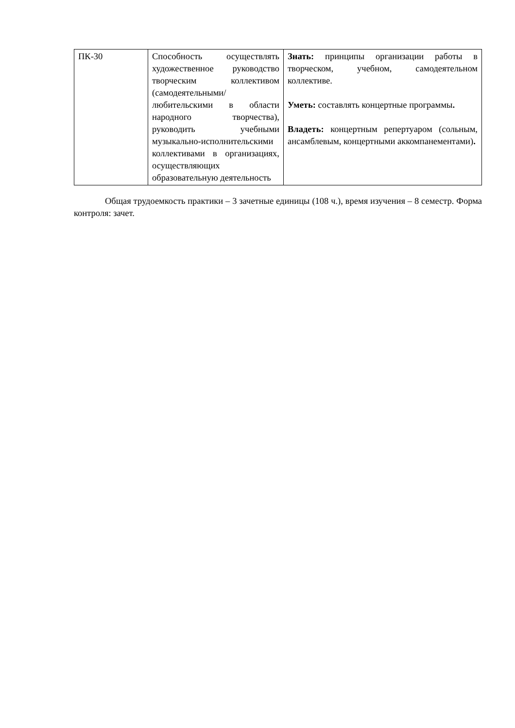| ПК-30 | Способность осуществлять художественное руководство творческим коллективом (самодеятельными/любительскими в области народного творчества), руководить учебными музыкально-исполнительскими коллективами в организациях, осуществляющих образовательную деятельность | Знать: принципы организации работы в творческом, учебном, самодеятельном коллективе. Уметь: составлять концертные программы . Владеть: концертным репертуаром (сольным, ансамблевым, концертными аккомпанементами) . |
Общая трудоемкость практики – 3 зачетные единицы (108 ч.), время изучения – 8 семестр. Форма контроля: зачет.